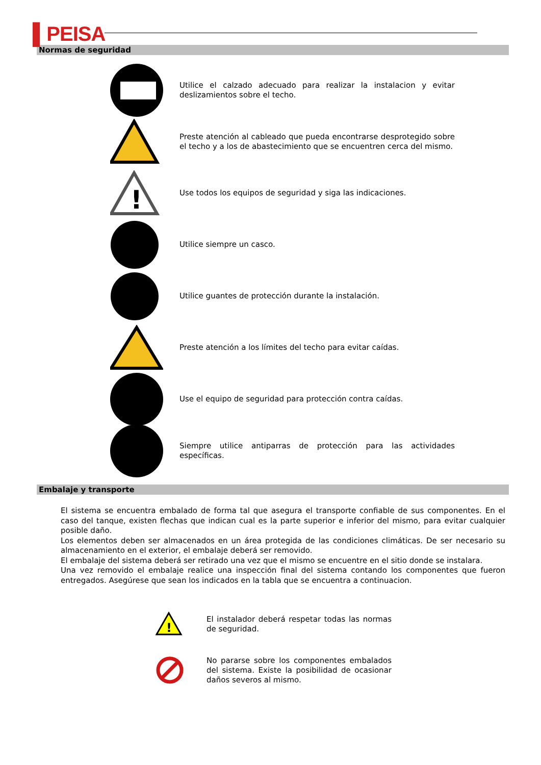▌PEISA
Normas de seguridad
Utilice el calzado adecuado para realizar la instalacion y evitar deslizamientos sobre el techo.
Preste atención al cableado que pueda encontrarse desprotegido sobre el techo y a los de abastecimiento que se encuentren cerca del mismo.
!
Use todos los equipos de seguridad y siga las indicaciones.
Utilice siempre un casco.
Utilice guantes de protección durante la instalación.
Preste atención a los límites del techo para evitar caídas.
Use el equipo de seguridad para protección contra caídas.
Siempre utilice antiparras de protección para las actividades específicas.
Embalaje y transporte
El sistema se encuentra embalado de forma tal que asegura el transporte confiable de sus componentes. En el caso del tanque, existen flechas que indican cual es la parte superior e inferior del mismo, para evitar cualquier posible daño.
Los elementos deben ser almacenados en un área protegida de las condiciones climáticas. De ser necesario su almacenamiento en el exterior, el embalaje deberá ser removido.
El embalaje del sistema deberá ser retirado una vez que el mismo se encuentre en el sitio donde se instalara.
Una vez removido el embalaje realice una inspección final del sistema contando los componentes que fueron entregados. Asegúrese que sean los indicados en la tabla que se encuentra a continuacion.
!
El instalador deberá respetar todas las normas de seguridad.
No pararse sobre los componentes embalados del sistema. Existe la posibilidad de ocasionar daños severos al mismo.